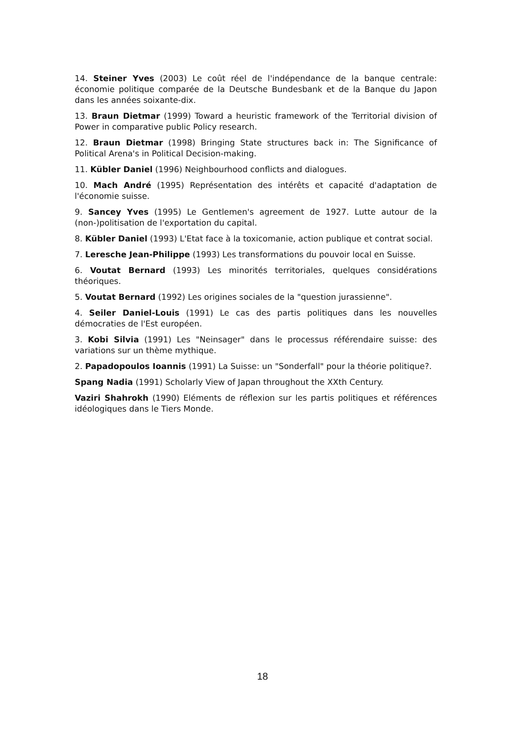14. Steiner Yves (2003) Le coût réel de l'indépendance de la banque centrale: économie politique comparée de la Deutsche Bundesbank et de la Banque du Japon dans les années soixante-dix.
13. Braun Dietmar (1999) Toward a heuristic framework of the Territorial division of Power in comparative public Policy research.
12. Braun Dietmar (1998) Bringing State structures back in: The Significance of Political Arena's in Political Decision-making.
11. Kübler Daniel (1996) Neighbourhood conflicts and dialogues.
10. Mach André (1995) Représentation des intérêts et capacité d'adaptation de l'économie suisse.
9. Sancey Yves (1995) Le Gentlemen's agreement de 1927. Lutte autour de la (non-)politisation de l'exportation du capital.
8. Kübler Daniel (1993) L'Etat face à la toxicomanie, action publique et contrat social.
7. Leresche Jean-Philippe (1993) Les transformations du pouvoir local en Suisse.
6. Voutat Bernard (1993) Les minorités territoriales, quelques considérations théoriques.
5. Voutat Bernard (1992) Les origines sociales de la "question jurassienne".
4. Seiler Daniel-Louis (1991) Le cas des partis politiques dans les nouvelles démocraties de l'Est européen.
3. Kobi Silvia (1991) Les "Neinsager" dans le processus référendaire suisse: des variations sur un thème mythique.
2. Papadopoulos Ioannis (1991) La Suisse: un "Sonderfall" pour la théorie politique?.
Spang Nadia (1991) Scholarly View of Japan throughout the XXth Century.
Vaziri Shahrokh (1990) Eléments de réflexion sur les partis politiques et références idéologiques dans le Tiers Monde.
18